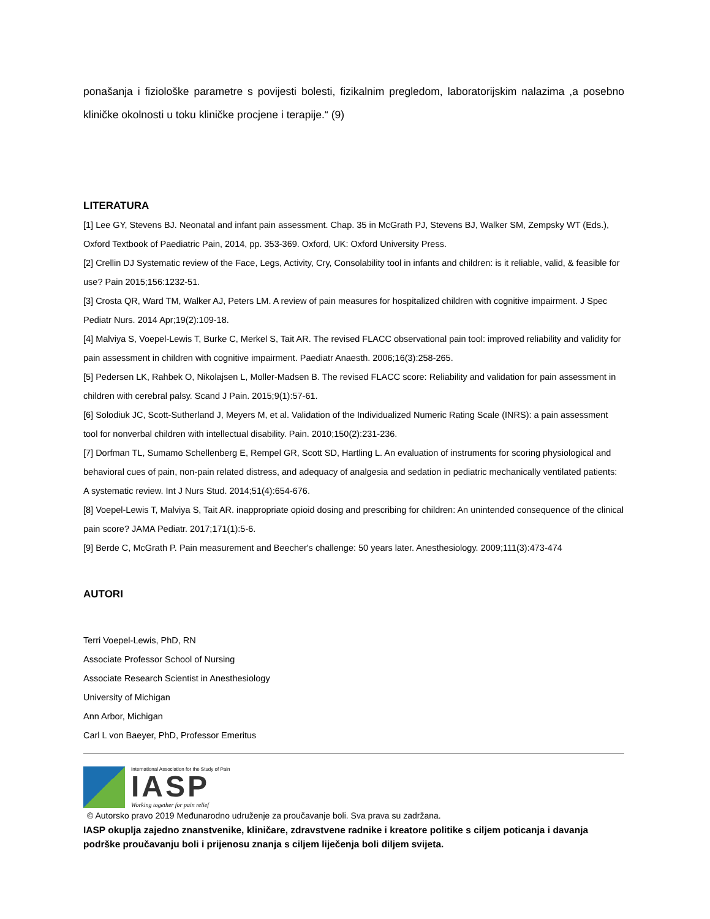ponašanja i fiziološke parametre s povijesti bolesti, fizikalnim pregledom, laboratorijskim nalazima ,a posebno kliničke okolnosti u toku kliničke procjene i terapije.“ (9)
LITERATURA
[1] Lee GY, Stevens BJ. Neonatal and infant pain assessment. Chap. 35 in McGrath PJ, Stevens BJ, Walker SM, Zempsky WT (Eds.), Oxford Textbook of Paediatric Pain, 2014, pp. 353-369. Oxford, UK: Oxford University Press.
[2] Crellin DJ Systematic review of the Face, Legs, Activity, Cry, Consolability tool in infants and children: is it reliable, valid, & feasible for use? Pain 2015;156:1232-51.
[3] Crosta QR, Ward TM, Walker AJ, Peters LM. A review of pain measures for hospitalized children with cognitive impairment. J Spec Pediatr Nurs. 2014 Apr;19(2):109-18.
[4] Malviya S, Voepel-Lewis T, Burke C, Merkel S, Tait AR. The revised FLACC observational pain tool: improved reliability and validity for pain assessment in children with cognitive impairment. Paediatr Anaesth. 2006;16(3):258-265.
[5] Pedersen LK, Rahbek O, Nikolajsen L, Moller-Madsen B. The revised FLACC score: Reliability and validation for pain assessment in children with cerebral palsy. Scand J Pain. 2015;9(1):57-61.
[6] Solodiuk JC, Scott-Sutherland J, Meyers M, et al. Validation of the Individualized Numeric Rating Scale (INRS): a pain assessment tool for nonverbal children with intellectual disability. Pain. 2010;150(2):231-236.
[7] Dorfman TL, Sumamo Schellenberg E, Rempel GR, Scott SD, Hartling L. An evaluation of instruments for scoring physiological and behavioral cues of pain, non-pain related distress, and adequacy of analgesia and sedation in pediatric mechanically ventilated patients: A systematic review. Int J Nurs Stud. 2014;51(4):654-676.
[8] Voepel-Lewis T, Malviya S, Tait AR. inappropriate opioid dosing and prescribing for children: An unintended consequence of the clinical pain score? JAMA Pediatr. 2017;171(1):5-6.
[9] Berde C, McGrath P. Pain measurement and Beecher's challenge: 50 years later. Anesthesiology. 2009;111(3):473-474
AUTORI
Terri Voepel-Lewis, PhD, RN
Associate Professor School of Nursing
Associate Research Scientist in Anesthesiology
University of Michigan
Ann Arbor, Michigan
Carl L von Baeyer, PhD, Professor Emeritus
International Association for the Study of Pain
IASP
Working together for pain relief
© Autorsko pravo 2019 Međunarodno udruženje za proučavanje boli. Sva prava su zadržana.
IASP okuplja zajedno znanstvenike, kliničare, zdravstvene radnike i kreatore politike s ciljem poticanja i davanja podrške proučavanju boli i prijenosu znanja s ciljem liječenja boli diljem svijeta.